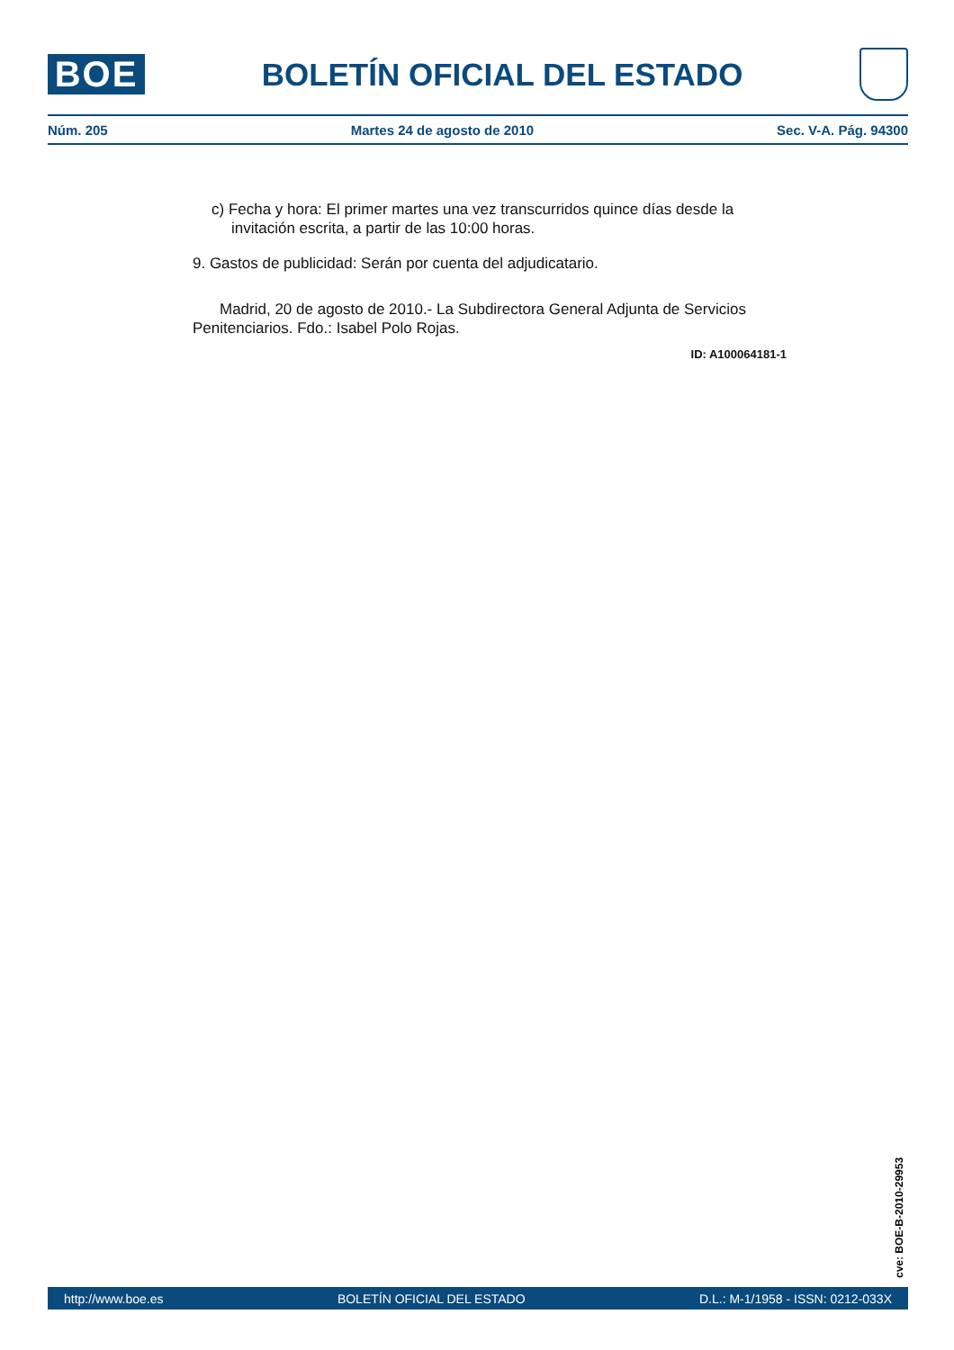BOE
BOLETÍN OFICIAL DEL ESTADO
Núm. 205 Martes 24 de agosto de 2010 Sec. V-A. Pág. 94300
c) Fecha y hora: El primer martes una vez transcurridos quince días desde la invitación escrita, a partir de las 10:00 horas.
9. Gastos de publicidad: Serán por cuenta del adjudicatario.
Madrid, 20 de agosto de 2010.- La Subdirectora General Adjunta de Servicios Penitenciarios. Fdo.: Isabel Polo Rojas.
ID: A100064181-1
cve: BOE-B-2010-29953
http://www.boe.es BOLETÍN OFICIAL DEL ESTADO D.L.: M-1/1958 - ISSN: 0212-033X